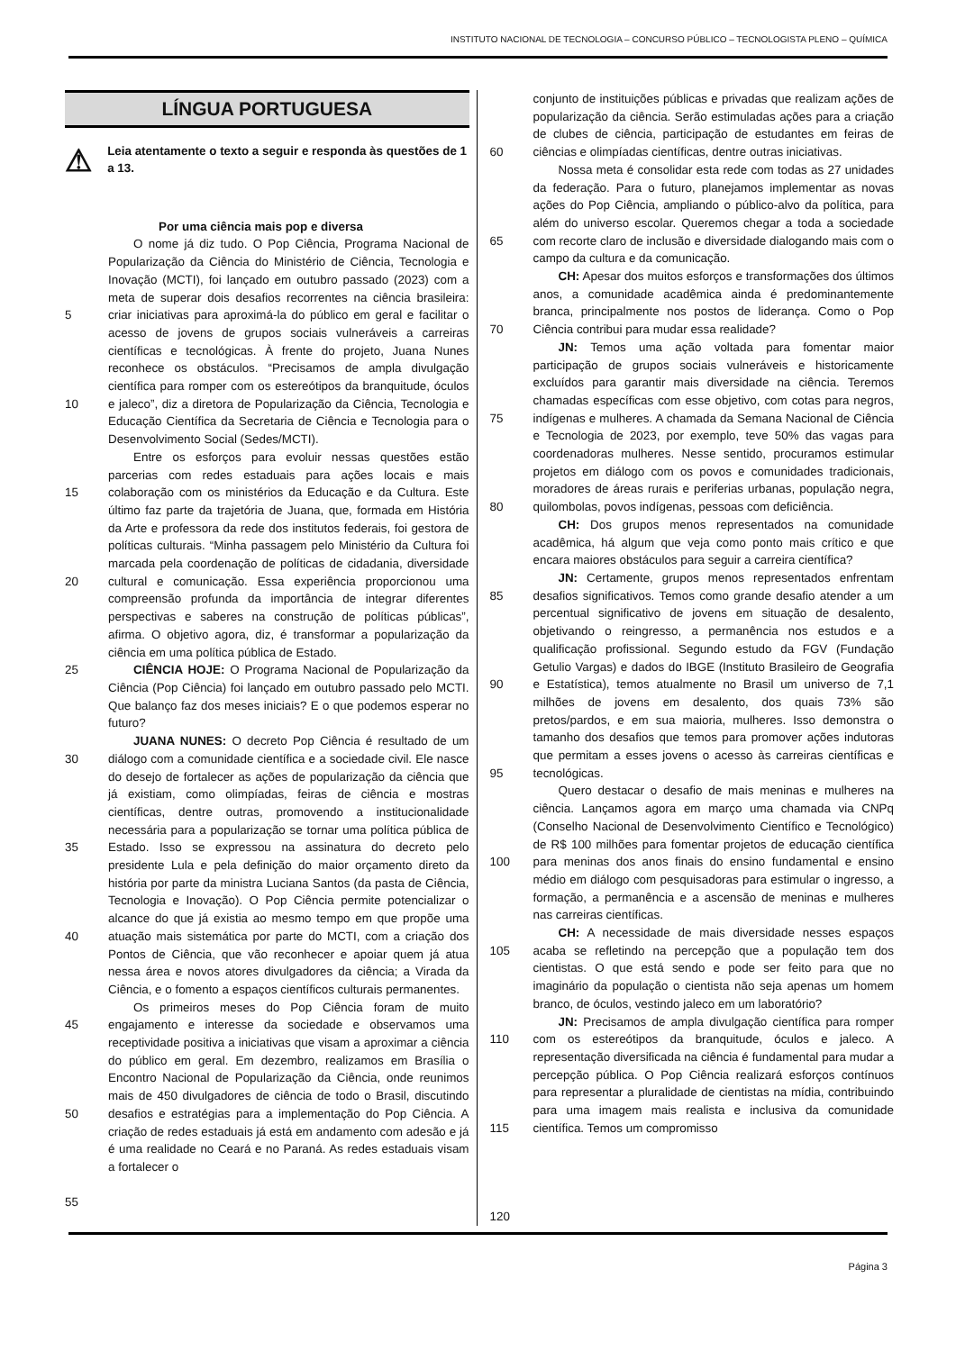INSTITUTO NACIONAL DE TECNOLOGIA – CONCURSO PÚBLICO – TECNOLOGISTA PLENO – QUÍMICA
LÍNGUA PORTUGUESA
⚠
Leia atentamente o texto a seguir e responda às questões de 1 a 13.
Por uma ciência mais pop e diversa
5
10
15
20
25
30
35
40
45
50
55
O nome já diz tudo. O Pop Ciência, Programa Nacional de Popularização da Ciência do Ministério de Ciência, Tecnologia e Inovação (MCTI), foi lançado em outubro passado (2023) com a meta de superar dois desafios recorrentes na ciência brasileira: criar iniciativas para aproximá-la do público em geral e facilitar o acesso de jovens de grupos sociais vulneráveis a carreiras científicas e tecnológicas. À frente do projeto, Juana Nunes reconhece os obstáculos. “Precisamos de ampla divulgação científica para romper com os estereótipos da branquitude, óculos e jaleco”, diz a diretora de Popularização da Ciência, Tecnologia e Educação Científica da Secretaria de Ciência e Tecnologia para o Desenvolvimento Social (Sedes/MCTI).
Entre os esforços para evoluir nessas questões estão parcerias com redes estaduais para ações locais e mais colaboração com os ministérios da Educação e da Cultura. Este último faz parte da trajetória de Juana, que, formada em História da Arte e professora da rede dos institutos federais, foi gestora de políticas culturais. “Minha passagem pelo Ministério da Cultura foi marcada pela coordenação de políticas de cidadania, diversidade cultural e comunicação. Essa experiência proporcionou uma compreensão profunda da importância de integrar diferentes perspectivas e saberes na construção de políticas públicas”, afirma. O objetivo agora, diz, é transformar a popularização da ciência em uma política pública de Estado.
CIÊNCIA HOJE: O Programa Nacional de Popularização da Ciência (Pop Ciência) foi lançado em outubro passado pelo MCTI. Que balanço faz dos meses iniciais? E o que podemos esperar no futuro?
JUANA NUNES: O decreto Pop Ciência é resultado de um diálogo com a comunidade científica e a sociedade civil. Ele nasce do desejo de fortalecer as ações de popularização da ciência que já existiam, como olimpíadas, feiras de ciência e mostras científicas, dentre outras, promovendo a institucionalidade necessária para a popularização se tornar uma política pública de Estado. Isso se expressou na assinatura do decreto pelo presidente Lula e pela definição do maior orçamento direto da história por parte da ministra Luciana Santos (da pasta de Ciência, Tecnologia e Inovação). O Pop Ciência permite potencializar o alcance do que já existia ao mesmo tempo em que propõe uma atuação mais sistemática por parte do MCTI, com a criação dos Pontos de Ciência, que vão reconhecer e apoiar quem já atua nessa área e novos atores divulgadores da ciência; a Virada da Ciência, e o fomento a espaços científicos culturais permanentes.
Os primeiros meses do Pop Ciência foram de muito engajamento e interesse da sociedade e observamos uma receptividade positiva a iniciativas que visam a aproximar a ciência do público em geral. Em dezembro, realizamos em Brasília o Encontro Nacional de Popularização da Ciência, onde reunimos mais de 450 divulgadores de ciência de todo o Brasil, discutindo desafios e estratégias para a implementação do Pop Ciência. A criação de redes estaduais já está em andamento com adesão e já é uma realidade no Ceará e no Paraná. As redes estaduais visam a fortalecer o
60
65
70
75
80
85
90
95
100
105
110
115
120
conjunto de instituições públicas e privadas que realizam ações de popularização da ciência. Serão estimuladas ações para a criação de clubes de ciência, participação de estudantes em feiras de ciências e olimpíadas científicas, dentre outras iniciativas.
Nossa meta é consolidar esta rede com todas as 27 unidades da federação. Para o futuro, planejamos implementar as novas ações do Pop Ciência, ampliando o público-alvo da política, para além do universo escolar. Queremos chegar a toda a sociedade com recorte claro de inclusão e diversidade dialogando mais com o campo da cultura e da comunicação.
CH: Apesar dos muitos esforços e transformações dos últimos anos, a comunidade acadêmica ainda é predominantemente branca, principalmente nos postos de liderança. Como o Pop Ciência contribui para mudar essa realidade?
JN: Temos uma ação voltada para fomentar maior participação de grupos sociais vulneráveis e historicamente excluídos para garantir mais diversidade na ciência. Teremos chamadas específicas com esse objetivo, com cotas para negros, indígenas e mulheres. A chamada da Semana Nacional de Ciência e Tecnologia de 2023, por exemplo, teve 50% das vagas para coordenadoras mulheres. Nesse sentido, procuramos estimular projetos em diálogo com os povos e comunidades tradicionais, moradores de áreas rurais e periferias urbanas, população negra, quilombolas, povos indígenas, pessoas com deficiência.
CH: Dos grupos menos representados na comunidade acadêmica, há algum que veja como ponto mais crítico e que encara maiores obstáculos para seguir a carreira científica?
JN: Certamente, grupos menos representados enfrentam desafios significativos. Temos como grande desafio atender a um percentual significativo de jovens em situação de desalento, objetivando o reingresso, a permanência nos estudos e a qualificação profissional. Segundo estudo da FGV (Fundação Getulio Vargas) e dados do IBGE (Instituto Brasileiro de Geografia e Estatística), temos atualmente no Brasil um universo de 7,1 milhões de jovens em desalento, dos quais 73% são pretos/pardos, e em sua maioria, mulheres. Isso demonstra o tamanho dos desafios que temos para promover ações indutoras que permitam a esses jovens o acesso às carreiras científicas e tecnológicas.
Quero destacar o desafio de mais meninas e mulheres na ciência. Lançamos agora em março uma chamada via CNPq (Conselho Nacional de Desenvolvimento Científico e Tecnológico) de R$ 100 milhões para fomentar projetos de educação científica para meninas dos anos finais do ensino fundamental e ensino médio em diálogo com pesquisadoras para estimular o ingresso, a formação, a permanência e a ascensão de meninas e mulheres nas carreiras científicas.
CH: A necessidade de mais diversidade nesses espaços acaba se refletindo na percepção que a população tem dos cientistas. O que está sendo e pode ser feito para que no imaginário da população o cientista não seja apenas um homem branco, de óculos, vestindo jaleco em um laboratório?
JN: Precisamos de ampla divulgação científica para romper com os estereótipos da branquitude, óculos e jaleco. A representação diversificada na ciência é fundamental para mudar a percepção pública. O Pop Ciência realizará esforços contínuos para representar a pluralidade de cientistas na mídia, contribuindo para uma imagem mais realista e inclusiva da comunidade científica. Temos um compromisso
Página 3